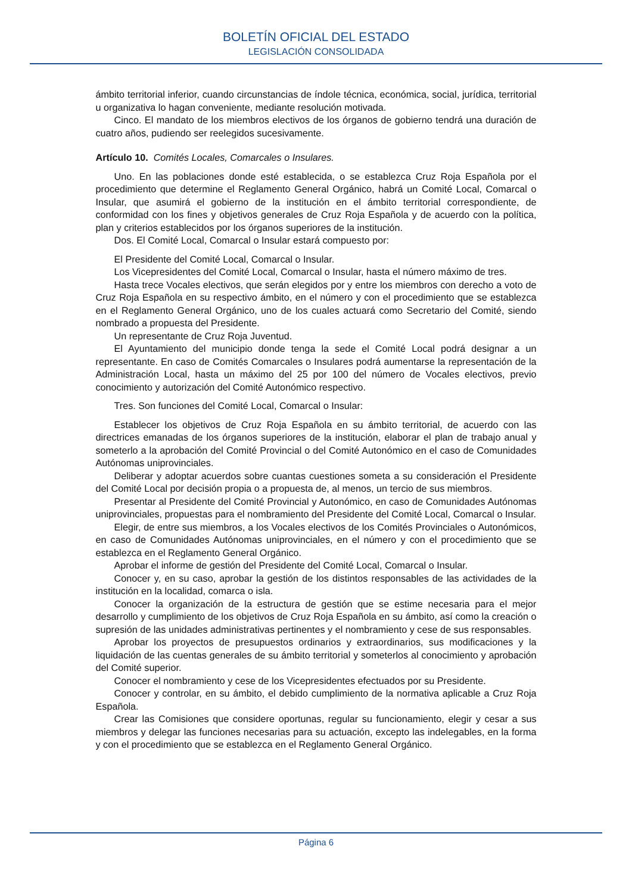BOLETÍN OFICIAL DEL ESTADO
LEGISLACIÓN CONSOLIDADA
ámbito territorial inferior, cuando circunstancias de índole técnica, económica, social, jurídica, territorial u organizativa lo hagan conveniente, mediante resolución motivada.
Cinco. El mandato de los miembros electivos de los órganos de gobierno tendrá una duración de cuatro años, pudiendo ser reelegidos sucesivamente.
Artículo 10. Comités Locales, Comarcales o Insulares.
Uno. En las poblaciones donde esté establecida, o se establezca Cruz Roja Española por el procedimiento que determine el Reglamento General Orgánico, habrá un Comité Local, Comarcal o Insular, que asumirá el gobierno de la institución en el ámbito territorial correspondiente, de conformidad con los fines y objetivos generales de Cruz Roja Española y de acuerdo con la política, plan y criterios establecidos por los órganos superiores de la institución.
Dos. El Comité Local, Comarcal o Insular estará compuesto por:
El Presidente del Comité Local, Comarcal o Insular.
Los Vicepresidentes del Comité Local, Comarcal o Insular, hasta el número máximo de tres.
Hasta trece Vocales electivos, que serán elegidos por y entre los miembros con derecho a voto de Cruz Roja Española en su respectivo ámbito, en el número y con el procedimiento que se establezca en el Reglamento General Orgánico, uno de los cuales actuará como Secretario del Comité, siendo nombrado a propuesta del Presidente.
Un representante de Cruz Roja Juventud.
El Ayuntamiento del municipio donde tenga la sede el Comité Local podrá designar a un representante. En caso de Comités Comarcales o Insulares podrá aumentarse la representación de la Administración Local, hasta un máximo del 25 por 100 del número de Vocales electivos, previo conocimiento y autorización del Comité Autonómico respectivo.
Tres. Son funciones del Comité Local, Comarcal o Insular:
Establecer los objetivos de Cruz Roja Española en su ámbito territorial, de acuerdo con las directrices emanadas de los órganos superiores de la institución, elaborar el plan de trabajo anual y someterlo a la aprobación del Comité Provincial o del Comité Autonómico en el caso de Comunidades Autónomas uniprovinciales.
Deliberar y adoptar acuerdos sobre cuantas cuestiones someta a su consideración el Presidente del Comité Local por decisión propia o a propuesta de, al menos, un tercio de sus miembros.
Presentar al Presidente del Comité Provincial y Autonómico, en caso de Comunidades Autónomas uniprovinciales, propuestas para el nombramiento del Presidente del Comité Local, Comarcal o Insular.
Elegir, de entre sus miembros, a los Vocales electivos de los Comités Provinciales o Autonómicos, en caso de Comunidades Autónomas uniprovinciales, en el número y con el procedimiento que se establezca en el Reglamento General Orgánico.
Aprobar el informe de gestión del Presidente del Comité Local, Comarcal o Insular.
Conocer y, en su caso, aprobar la gestión de los distintos responsables de las actividades de la institución en la localidad, comarca o isla.
Conocer la organización de la estructura de gestión que se estime necesaria para el mejor desarrollo y cumplimiento de los objetivos de Cruz Roja Española en su ámbito, así como la creación o supresión de las unidades administrativas pertinentes y el nombramiento y cese de sus responsables.
Aprobar los proyectos de presupuestos ordinarios y extraordinarios, sus modificaciones y la liquidación de las cuentas generales de su ámbito territorial y someterlos al conocimiento y aprobación del Comité superior.
Conocer el nombramiento y cese de los Vicepresidentes efectuados por su Presidente.
Conocer y controlar, en su ámbito, el debido cumplimiento de la normativa aplicable a Cruz Roja Española.
Crear las Comisiones que considere oportunas, regular su funcionamiento, elegir y cesar a sus miembros y delegar las funciones necesarias para su actuación, excepto las indelegables, en la forma y con el procedimiento que se establezca en el Reglamento General Orgánico.
Página 6